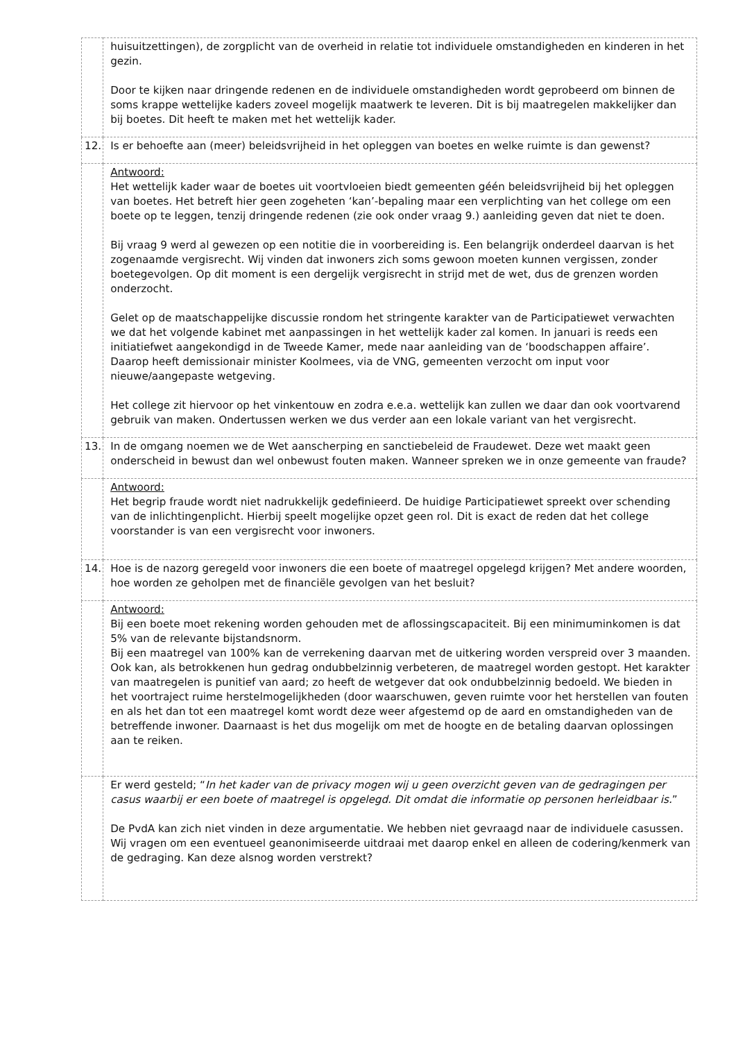| | huisuitzettingen), de zorgplicht van de overheid in relatie tot individuele omstandigheden en kinderen in het gezin. Door te kijken naar dringende redenen en de individuele omstandigheden wordt geprobeerd om binnen de soms krappe wettelijke kaders zoveel mogelijk maatwerk te leveren. Dit is bij maatregelen makkelijker dan bij boetes. Dit heeft te maken met het wettelijk kader. |
| 12. | Is er behoefte aan (meer) beleidsvrijheid in het opleggen van boetes en welke ruimte is dan gewenst? |
| | Antwoord: Het wettelijk kader waar de boetes uit voortvloeien biedt gemeenten géén beleidsvrijheid bij het opleggen van boetes. Het betreft hier geen zogeheten ‘kan’-bepaling maar een verplichting van het college om een boete op te leggen, tenzij dringende redenen (zie ook onder vraag 9.) aanleiding geven dat niet te doen. Bij vraag 9 werd al gewezen op een notitie die in voorbereiding is. Een belangrijk onderdeel daarvan is het zogenaamde vergisrecht. Wij vinden dat inwoners zich soms gewoon moeten kunnen vergissen, zonder boetegevolgen. Op dit moment is een dergelijk vergisrecht in strijd met de wet, dus de grenzen worden onderzocht. Gelet op de maatschappelijke discussie rondom het stringente karakter van de Participatiewet verwachten we dat het volgende kabinet met aanpassingen in het wettelijk kader zal komen. In januari is reeds een initiatiefwet aangekondigd in de Tweede Kamer, mede naar aanleiding van de ‘boodschappen affaire’. Daarop heeft demissionair minister Koolmees, via de VNG, gemeenten verzocht om input voor nieuwe/aangepaste wetgeving. Het college zit hiervoor op het vinkentouw en zodra e.e.a. wettelijk kan zullen we daar dan ook voortvarend gebruik van maken. Ondertussen werken we dus verder aan een lokale variant van het vergisrecht. |
| 13. | In de omgang noemen we de Wet aanscherping en sanctiebeleid de Fraudewet. Deze wet maakt geen onderscheid in bewust dan wel onbewust fouten maken. Wanneer spreken we in onze gemeente van fraude? |
| | Antwoord: Het begrip fraude wordt niet nadrukkelijk gedefinieerd. De huidige Participatiewet spreekt over schending van de inlichtingenplicht. Hierbij speelt mogelijke opzet geen rol. Dit is exact de reden dat het college voorstander is van een vergisrecht voor inwoners. |
| 14. | Hoe is de nazorg geregeld voor inwoners die een boete of maatregel opgelegd krijgen? Met andere woorden, hoe worden ze geholpen met de financiële gevolgen van het besluit? |
| | Antwoord: Bij een boete moet rekening worden gehouden met de aflossingscapaciteit. Bij een minimuminkomen is dat 5% van de relevante bijstandsnorm. Bij een maatregel van 100% kan de verrekening daarvan met de uitkering worden verspreid over 3 maanden. Ook kan, als betrokkenen hun gedrag ondubbelzinnig verbeteren, de maatregel worden gestopt. Het karakter van maatregelen is punitief van aard; zo heeft de wetgever dat ook ondubbelzinnig bedoeld. We bieden in het voortraject ruime herstelmogelijkheden (door waarschuwen, geven ruimte voor het herstellen van fouten en als het dan tot een maatregel komt wordt deze weer afgestemd op de aard en omstandigheden van de betreffende inwoner. Daarnaast is het dus mogelijk om met de hoogte en de betaling daarvan oplossingen aan te reiken. |
| | Er werd gesteld; “ In het kader van de privacy mogen wij u geen overzicht geven van de gedragingen per casus waarbij er een boete of maatregel is opgelegd. Dit omdat die informatie op personen herleidbaar is. ” De PvdA kan zich niet vinden in deze argumentatie. We hebben niet gevraagd naar de individuele casussen. Wij vragen om een eventueel geanonimiseerde uitdraai met daarop enkel en alleen de codering/kenmerk van de gedraging. Kan deze alsnog worden verstrekt? |